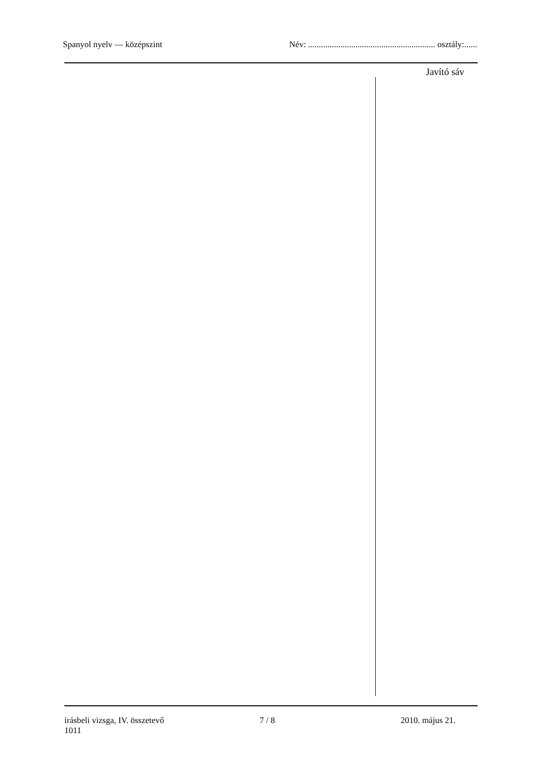Spanyol nyelv — középszint Név: ........................................................... osztály:......
Javító sáv
írásbeli vizsga, IV. összetevő
1011
7 / 8 2010. május 21.